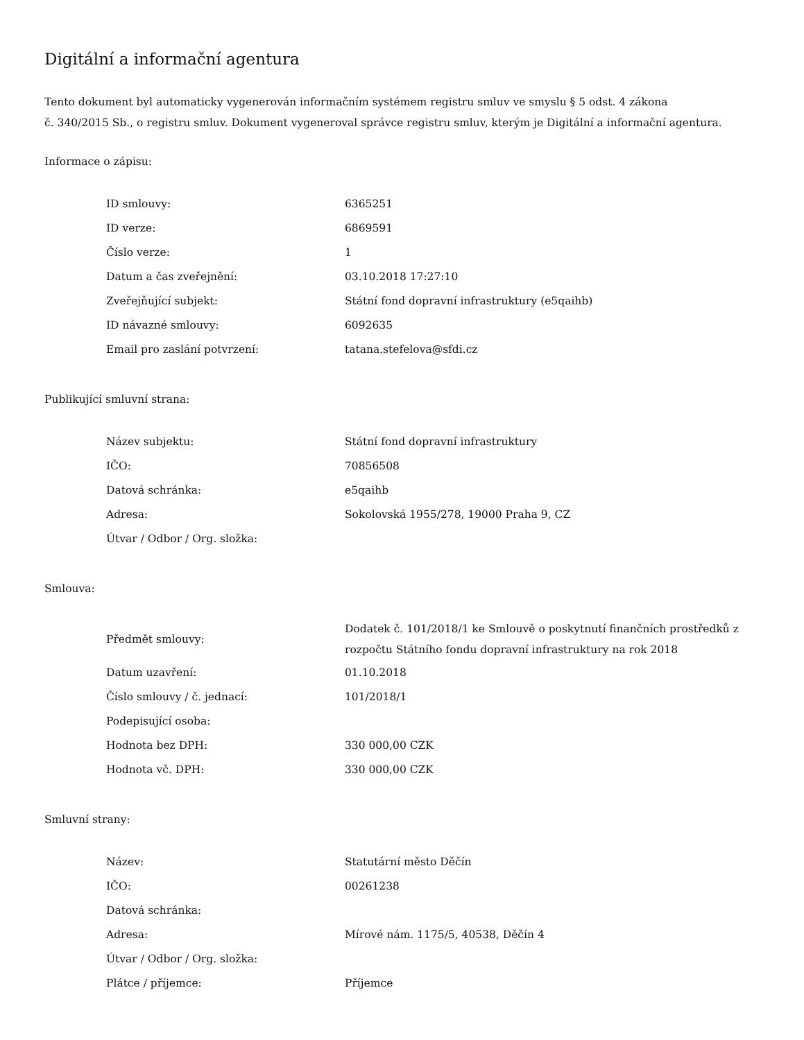Digitální a informační agentura
Tento dokument byl automaticky vygenerován informačním systémem registru smluv ve smyslu § 5 odst. 4 zákona
č. 340/2015 Sb., o registru smluv. Dokument vygeneroval správce registru smluv, kterým je Digitální a informační agentura.
Informace o zápisu:
| ID smlouvy: | 6365251 |
| ID verze: | 6869591 |
| Číslo verze: | 1 |
| Datum a čas zveřejnění: | 03.10.2018 17:27:10 |
| Zveřejňující subjekt: | Státní fond dopravní infrastruktury (e5qaihb) |
| ID návazné smlouvy: | 6092635 |
| Email pro zaslání potvrzení: | tatana.stefelova@sfdi.cz |
Publikující smluvní strana:
| Název subjektu: | Státní fond dopravní infrastruktury |
| IČO: | 70856508 |
| Datová schránka: | e5qaihb |
| Adresa: | Sokolovská 1955/278, 19000 Praha 9, CZ |
| Útvar / Odbor / Org. složka: | |
Smlouva:
| Předmět smlouvy: | Dodatek č. 101/2018/1 ke Smlouvě o poskytnutí finančních prostředků z rozpočtu Státního fondu dopravní infrastruktury na rok 2018 |
| Datum uzavření: | 01.10.2018 |
| Číslo smlouvy / č. jednací: | 101/2018/1 |
| Podepisující osoba: | |
| Hodnota bez DPH: | 330 000,00 CZK |
| Hodnota vč. DPH: | 330 000,00 CZK |
Smluvní strany:
| Název: | Statutární město Děčín |
| IČO: | 00261238 |
| Datová schránka: | |
| Adresa: | Mírové nám. 1175/5, 40538, Děčín 4 |
| Útvar / Odbor / Org. složka: | |
| Plátce / příjemce: | Příjemce |